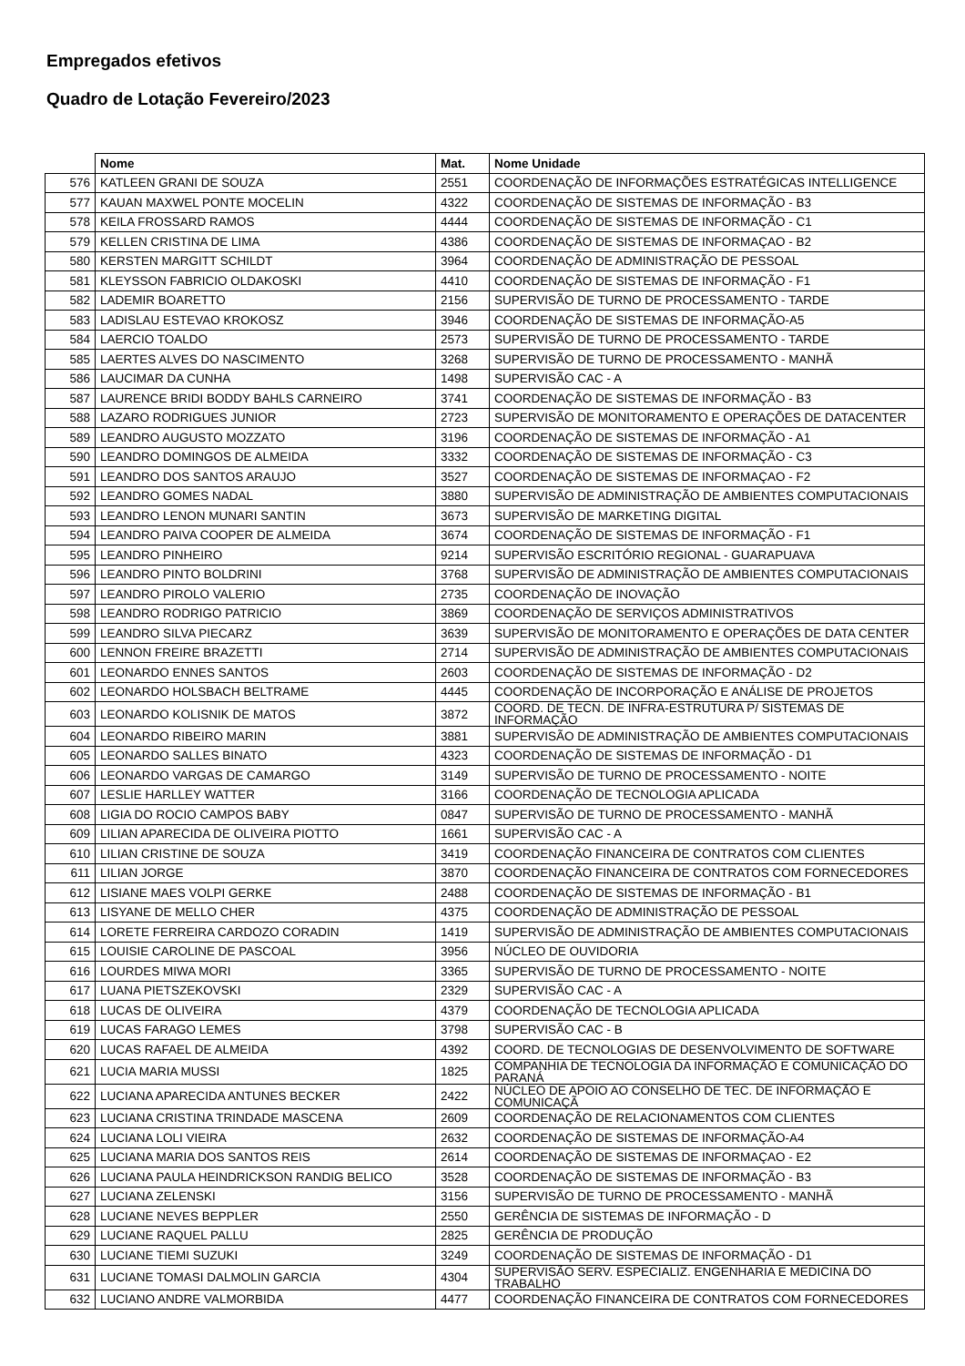Empregados efetivos
Quadro de Lotação Fevereiro/2023
| | Nome | Mat. | Nome Unidade |
| --- | --- | --- | --- |
| 576 | KATLEEN GRANI DE SOUZA | 2551 | COORDENAÇÃO DE INFORMAÇÕES ESTRATÉGICAS INTELLIGENCE |
| 577 | KAUAN MAXWEL PONTE MOCELIN | 4322 | COORDENAÇÃO DE SISTEMAS DE INFORMAÇÃO - B3 |
| 578 | KEILA FROSSARD RAMOS | 4444 | COORDENAÇÃO DE SISTEMAS DE INFORMAÇÃO - C1 |
| 579 | KELLEN CRISTINA DE LIMA | 4386 | COORDENAÇÃO DE SISTEMAS DE INFORMAÇAO - B2 |
| 580 | KERSTEN MARGITT SCHILDT | 3964 | COORDENAÇÃO DE ADMINISTRAÇÃO DE PESSOAL |
| 581 | KLEYSSON FABRICIO OLDAKOSKI | 4410 | COORDENAÇÃO DE SISTEMAS DE INFORMAÇÃO - F1 |
| 582 | LADEMIR BOARETTO | 2156 | SUPERVISÃO DE TURNO DE PROCESSAMENTO - TARDE |
| 583 | LADISLAU ESTEVAO KROKOSZ | 3946 | COORDENAÇÃO DE SISTEMAS DE INFORMAÇÃO-A5 |
| 584 | LAERCIO TOALDO | 2573 | SUPERVISÃO DE TURNO DE PROCESSAMENTO - TARDE |
| 585 | LAERTES ALVES DO NASCIMENTO | 3268 | SUPERVISÃO DE TURNO DE PROCESSAMENTO - MANHÃ |
| 586 | LAUCIMAR DA CUNHA | 1498 | SUPERVISÃO CAC - A |
| 587 | LAURENCE BRIDI BODDY BAHLS CARNEIRO | 3741 | COORDENAÇÃO DE SISTEMAS DE INFORMAÇÃO - B3 |
| 588 | LAZARO RODRIGUES JUNIOR | 2723 | SUPERVISÃO DE MONITORAMENTO E OPERAÇÕES DE DATACENTER |
| 589 | LEANDRO AUGUSTO MOZZATO | 3196 | COORDENAÇÃO DE SISTEMAS DE INFORMAÇÃO - A1 |
| 590 | LEANDRO DOMINGOS DE ALMEIDA | 3332 | COORDENAÇÃO DE SISTEMAS DE INFORMAÇÃO - C3 |
| 591 | LEANDRO DOS SANTOS ARAUJO | 3527 | COORDENAÇÃO DE SISTEMAS DE INFORMAÇAO - F2 |
| 592 | LEANDRO GOMES NADAL | 3880 | SUPERVISÃO DE ADMINISTRAÇÃO DE AMBIENTES COMPUTACIONAIS |
| 593 | LEANDRO LENON MUNARI SANTIN | 3673 | SUPERVISÃO DE MARKETING DIGITAL |
| 594 | LEANDRO PAIVA COOPER DE ALMEIDA | 3674 | COORDENAÇÃO DE SISTEMAS DE INFORMAÇÃO - F1 |
| 595 | LEANDRO PINHEIRO | 9214 | SUPERVISÃO ESCRITÓRIO REGIONAL - GUARAPUAVA |
| 596 | LEANDRO PINTO BOLDRINI | 3768 | SUPERVISÃO DE ADMINISTRAÇÃO DE AMBIENTES COMPUTACIONAIS |
| 597 | LEANDRO PIROLO VALERIO | 2735 | COORDENAÇÃO DE INOVAÇÃO |
| 598 | LEANDRO RODRIGO PATRICIO | 3869 | COORDENAÇÃO DE SERVIÇOS ADMINISTRATIVOS |
| 599 | LEANDRO SILVA PIECARZ | 3639 | SUPERVISÃO DE MONITORAMENTO E OPERAÇÕES DE DATA CENTER |
| 600 | LENNON FREIRE BRAZETTI | 2714 | SUPERVISÃO DE ADMINISTRAÇÃO DE AMBIENTES COMPUTACIONAIS |
| 601 | LEONARDO ENNES SANTOS | 2603 | COORDENAÇÃO DE SISTEMAS DE INFORMAÇÃO - D2 |
| 602 | LEONARDO HOLSBACH BELTRAME | 4445 | COORDENAÇÃO DE INCORPORAÇÃO E ANÁLISE DE PROJETOS |
| 603 | LEONARDO KOLISNIK DE MATOS | 3872 | COORD. DE TECN. DE INFRA-ESTRUTURA P/ SISTEMAS DE INFORMAÇÃO |
| 604 | LEONARDO RIBEIRO MARIN | 3881 | SUPERVISÃO DE ADMINISTRAÇÃO DE AMBIENTES COMPUTACIONAIS |
| 605 | LEONARDO SALLES BINATO | 4323 | COORDENAÇÃO DE SISTEMAS DE INFORMAÇÃO - D1 |
| 606 | LEONARDO VARGAS DE CAMARGO | 3149 | SUPERVISÃO DE TURNO DE PROCESSAMENTO - NOITE |
| 607 | LESLIE HARLLEY WATTER | 3166 | COORDENAÇÃO DE TECNOLOGIA APLICADA |
| 608 | LIGIA DO ROCIO CAMPOS BABY | 0847 | SUPERVISÃO DE TURNO DE PROCESSAMENTO - MANHÃ |
| 609 | LILIAN APARECIDA DE OLIVEIRA PIOTTO | 1661 | SUPERVISÃO CAC - A |
| 610 | LILIAN CRISTINE DE SOUZA | 3419 | COORDENAÇÃO FINANCEIRA DE CONTRATOS COM CLIENTES |
| 611 | LILIAN JORGE | 3870 | COORDENAÇÃO FINANCEIRA DE CONTRATOS COM FORNECEDORES |
| 612 | LISIANE MAES VOLPI GERKE | 2488 | COORDENAÇÃO DE SISTEMAS DE INFORMAÇÃO - B1 |
| 613 | LISYANE DE MELLO CHER | 4375 | COORDENAÇÃO DE ADMINISTRAÇÃO DE PESSOAL |
| 614 | LORETE FERREIRA CARDOZO CORADIN | 1419 | SUPERVISÃO DE ADMINISTRAÇÃO DE AMBIENTES COMPUTACIONAIS |
| 615 | LOUISIE CAROLINE DE PASCOAL | 3956 | NÚCLEO DE OUVIDORIA |
| 616 | LOURDES MIWA MORI | 3365 | SUPERVISÃO DE TURNO DE PROCESSAMENTO - NOITE |
| 617 | LUANA PIETSZEKOVSKI | 2329 | SUPERVISÃO CAC - A |
| 618 | LUCAS DE OLIVEIRA | 4379 | COORDENAÇÃO DE TECNOLOGIA APLICADA |
| 619 | LUCAS FARAGO LEMES | 3798 | SUPERVISÃO CAC - B |
| 620 | LUCAS RAFAEL DE ALMEIDA | 4392 | COORD. DE TECNOLOGIAS DE DESENVOLVIMENTO DE SOFTWARE |
| 621 | LUCIA MARIA MUSSI | 1825 | COMPANHIA DE TECNOLOGIA DA INFORMAÇÃO E COMUNICAÇÃO DO PARANÁ |
| 622 | LUCIANA APARECIDA ANTUNES BECKER | 2422 | NÚCLEO DE APOIO AO CONSELHO DE TEC. DE INFORMAÇÃO E COMUNICAÇÃ |
| 623 | LUCIANA CRISTINA TRINDADE MASCENA | 2609 | COORDENAÇÃO DE RELACIONAMENTOS COM CLIENTES |
| 624 | LUCIANA LOLI VIEIRA | 2632 | COORDENAÇÃO DE SISTEMAS DE INFORMAÇÃO-A4 |
| 625 | LUCIANA MARIA DOS SANTOS REIS | 2614 | COORDENAÇÃO DE SISTEMAS DE INFORMAÇAO - E2 |
| 626 | LUCIANA PAULA HEINDRICKSON RANDIG BELICO | 3528 | COORDENAÇÃO DE SISTEMAS DE INFORMAÇÃO - B3 |
| 627 | LUCIANA ZELENSKI | 3156 | SUPERVISÃO DE TURNO DE PROCESSAMENTO - MANHÃ |
| 628 | LUCIANE NEVES BEPPLER | 2550 | GERÊNCIA DE SISTEMAS DE INFORMAÇÃO - D |
| 629 | LUCIANE RAQUEL PALLU | 2825 | GERÊNCIA DE PRODUÇÃO |
| 630 | LUCIANE TIEMI SUZUKI | 3249 | COORDENAÇÃO DE SISTEMAS DE INFORMAÇÃO - D1 |
| 631 | LUCIANE TOMASI DALMOLIN GARCIA | 4304 | SUPERVISÃO SERV. ESPECIALIZ. ENGENHARIA E MEDICINA DO TRABALHO |
| 632 | LUCIANO ANDRE VALMORBIDA | 4477 | COORDENAÇÃO FINANCEIRA DE CONTRATOS COM FORNECEDORES |